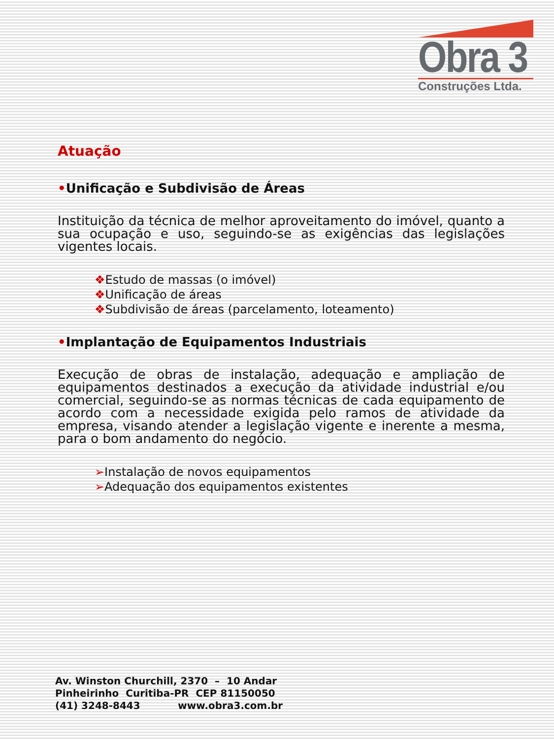Obra 3
Construções Ltda.
Atuação
•Unificação e Subdivisão de Áreas
Instituição da técnica de melhor aproveitamento do imóvel, quanto a sua ocupação e uso, seguindo-se as exigências das legislações vigentes locais.
❖Estudo de massas (o imóvel)
❖Unificação de áreas
❖Subdivisão de áreas (parcelamento, loteamento)
•Implantação de Equipamentos Industriais
Execução de obras de instalação, adequação e ampliação de equipamentos destinados a execução da atividade industrial e/ou comercial, seguindo-se as normas técnicas de cada equipamento de acordo com a necessidade exigida pelo ramos de atividade da empresa, visando atender a legislação vigente e inerente a mesma, para o bom andamento do negócio.
➢Instalação de novos equipamentos
➢Adequação dos equipamentos existentes
Av. Winston Churchill, 2370 – 10 Andar
Pinheirinho Curitiba-PR CEP 81150050
(41) 3248-8443 www.obra3.com.br